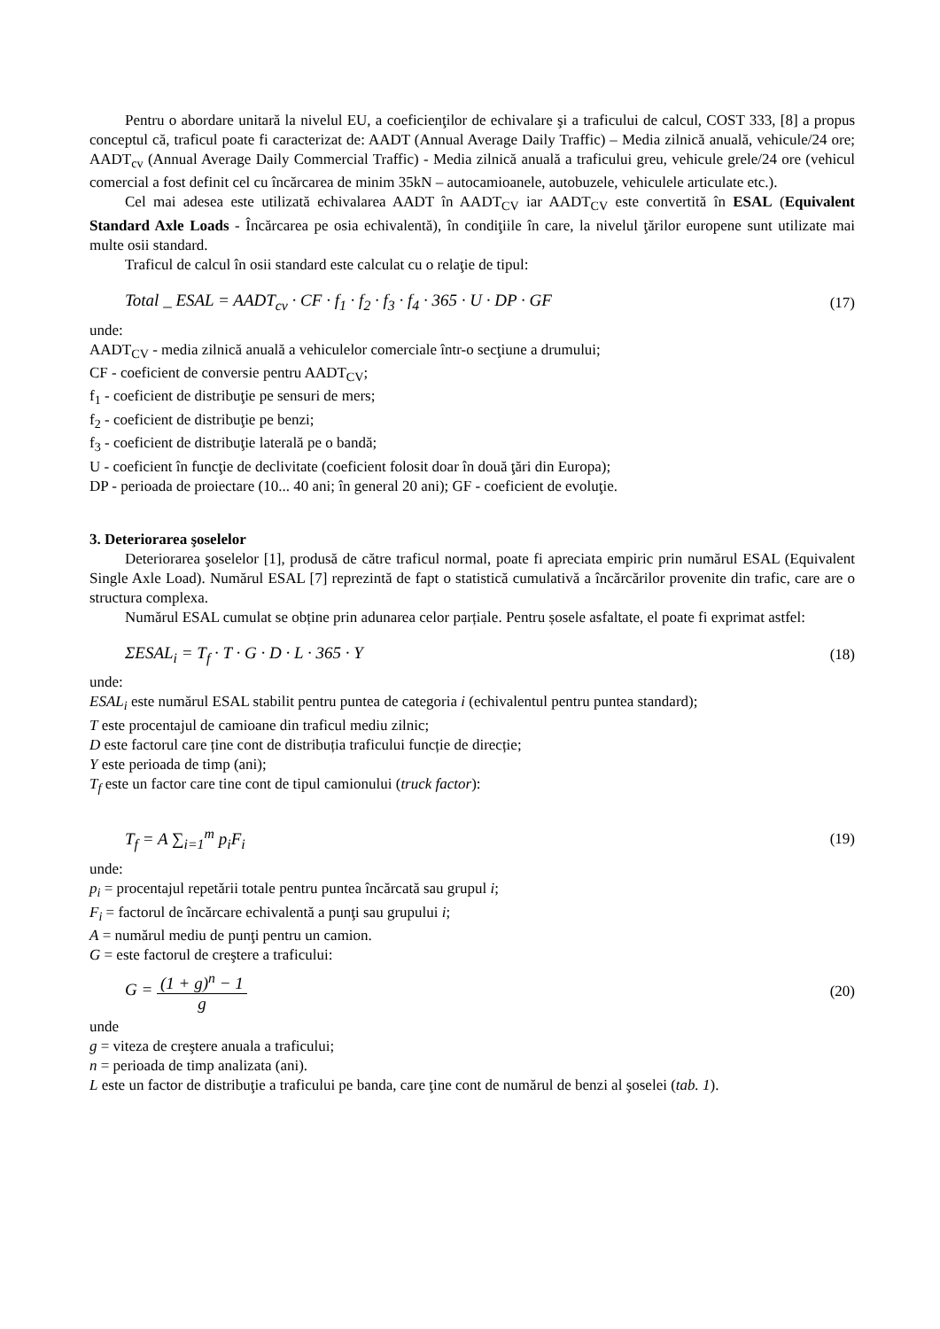Pentru o abordare unitară la nivelul EU, a coeficienţilor de echivalare şi a traficului de calcul, COST 333, [8] a propus conceptul că, traficul poate fi caracterizat de: AADT (Annual Average Daily Traffic) – Media zilnică anuală, vehicule/24 ore; AADT<sub>cv</sub> (Annual Average Daily Commercial Traffic) - Media zilnică anuală a traficului greu, vehicule grele/24 ore (vehicul comercial a fost definit cel cu încărcarea de minim 35kN – autocamioanele, autobuzele, vehiculele articulate etc.).
Cel mai adesea este utilizată echivalarea AADT în AADT<sub>CV</sub> iar AADT<sub>CV</sub> este convertită în ESAL (Equivalent Standard Axle Loads - Încărcarea pe osia echivalentă), în condiţiile în care, la nivelul ţărilor europene sunt utilizate mai multe osii standard.
Traficul de calcul în osii standard este calculat cu o relaţie de tipul:
Total _ ESAL = AADT<sub>cv</sub> · CF · f<sub>1</sub> · f<sub>2</sub> · f<sub>3</sub> · f<sub>4</sub> · 365 · U · DP · GF (17)
unde:
AADT<sub>CV</sub> - media zilnică anuală a vehiculelor comerciale într-o secţiune a drumului;
CF - coeficient de conversie pentru AADT<sub>CV</sub>;
f<sub>1</sub> - coeficient de distribuţie pe sensuri de mers;
f<sub>2</sub> - coeficient de distribuţie pe benzi;
f<sub>3</sub> - coeficient de distribuţie laterală pe o bandă;
U - coeficient în funcţie de declivitate (coeficient folosit doar în două ţări din Europa);
DP - perioada de proiectare (10... 40 ani; în general 20 ani); GF - coeficient de evoluţie.
3. Deteriorarea şoselelor
Deteriorarea şoselelor [1], produsă de către traficul normal, poate fi apreciata empiric prin numărul ESAL (Equivalent Single Axle Load). Numărul ESAL [7] reprezintă de fapt o statistică cumulativă a încărcărilor provenite din trafic, care are o structura complexa.
Numărul ESAL cumulat se obține prin adunarea celor parțiale. Pentru șosele asfaltate, el poate fi exprimat astfel:
ΣESAL<sub>i</sub> = T<sub>f</sub> · T · G · D · L · 365 · Y (18)
unde:
ESAL<sub>i</sub> este numărul ESAL stabilit pentru puntea de categoria i (echivalentul pentru puntea standard);
T este procentajul de camioane din traficul mediu zilnic;
D este factorul care ține cont de distribuția traficului funcție de direcție;
Y este perioada de timp (ani);
T<sub>f</sub> este un factor care tine cont de tipul camionului (truck factor):
T<sub>f</sub> = A ∑<sub>i=1</sub><sup>m</sup> p<sub>i</sub>F<sub>i</sub> (19)
unde:
p<sub>i</sub> = procentajul repetării totale pentru puntea încărcată sau grupul i;
F<sub>i</sub> = factorul de încărcare echivalentă a punţi sau grupului i;
A = numărul mediu de punţi pentru un camion.
G = este factorul de creştere a traficului:
G = (1 + g)<sup>n</sup> − 1 g (20)
unde
g = viteza de creştere anuala a traficului;
n = perioada de timp analizata (ani).
L este un factor de distribuţie a traficului pe banda, care ţine cont de numărul de benzi al şoselei (tab. 1).